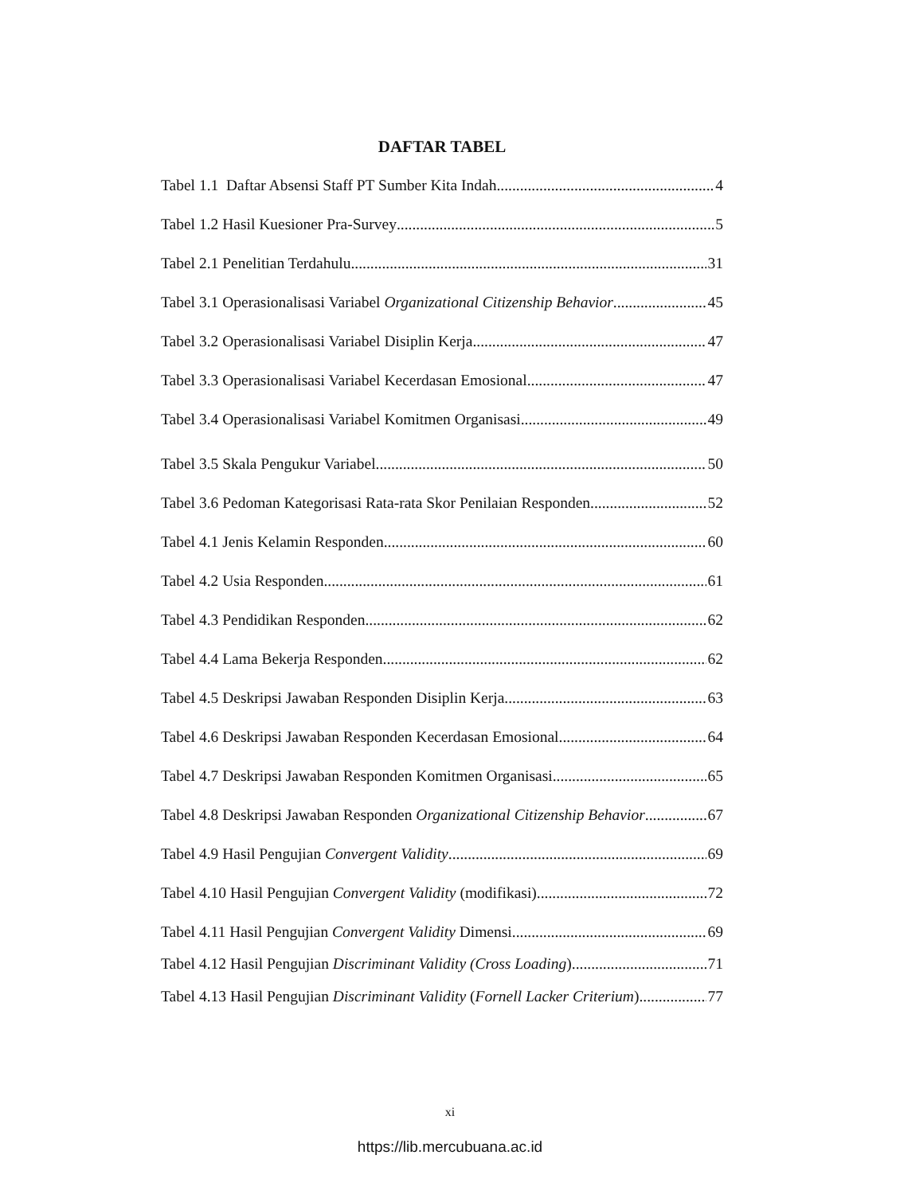DAFTAR TABEL
Tabel 1.1 Daftar Absensi Staff PT Sumber Kita Indah 4
Tabel 1.2 Hasil Kuesioner Pra-Survey 5
Tabel 2.1 Penelitian Terdahulu 31
Tabel 3.1 Operasionalisasi Variabel Organizational Citizenship Behavior 45
Tabel 3.2 Operasionalisasi Variabel Disiplin Kerja 47
Tabel 3.3 Operasionalisasi Variabel Kecerdasan Emosional 47
Tabel 3.4 Operasionalisasi Variabel Komitmen Organisasi 49
Tabel 3.5 Skala Pengukur Variabel 50
Tabel 3.6 Pedoman Kategorisasi Rata-rata Skor Penilaian Responden 52
Tabel 4.1 Jenis Kelamin Responden 60
Tabel 4.2 Usia Responden 61
Tabel 4.3 Pendidikan Responden 62
Tabel 4.4 Lama Bekerja Responden 62
Tabel 4.5 Deskripsi Jawaban Responden Disiplin Kerja 63
Tabel 4.6 Deskripsi Jawaban Responden Kecerdasan Emosional 64
Tabel 4.7 Deskripsi Jawaban Responden Komitmen Organisasi 65
Tabel 4.8 Deskripsi Jawaban Responden Organizational Citizenship Behavior 67
Tabel 4.9 Hasil Pengujian Convergent Validity 69
Tabel 4.10 Hasil Pengujian Convergent Validity (modifikasi) 72
Tabel 4.11 Hasil Pengujian Convergent Validity Dimensi 69
Tabel 4.12 Hasil Pengujian Discriminant Validity (Cross Loading) 71
Tabel 4.13 Hasil Pengujian Discriminant Validity (Fornell Lacker Criterium) 77
xi
https://lib.mercubuana.ac.id